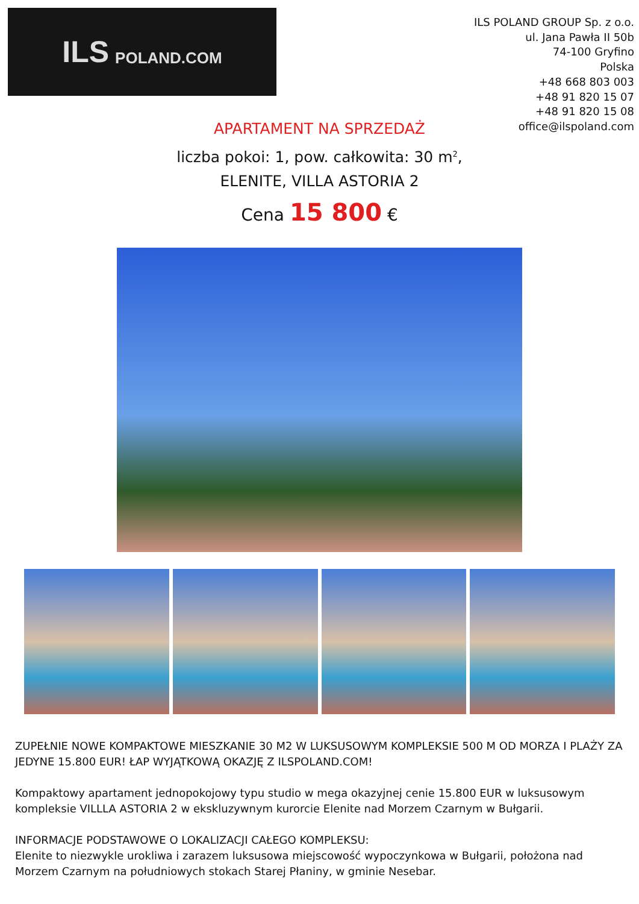ILS POLAND.COM
ILS POLAND GROUP Sp. z o.o.
ul. Jana Pawła II 50b
74-100 Gryfino
Polska
+48 668 803 003
+48 91 820 15 07
+48 91 820 15 08
office@ilspoland.com
APARTAMENT NA SPRZEDAŻ
liczba pokoi: 1, pow. całkowita: 30 m<sup>2</sup>,
ELENITE, VILLA ASTORIA 2
Cena 15 800 €
ZUPEŁNIE NOWE KOMPAKTOWE MIESZKANIE 30 M2 W LUKSUSOWYM KOMPLEKSIE 500 M OD MORZA I PLAŻY ZA JEDYNE 15.800 EUR! ŁAP WYJĄTKOWĄ OKAZJĘ Z ILSPOLAND.COM!
Kompaktowy apartament jednopokojowy typu studio w mega okazyjnej cenie 15.800 EUR w luksusowym kompleksie VILLLA ASTORIA 2 w ekskluzywnym kurorcie Elenite nad Morzem Czarnym w Bułgarii.
INFORMACJE PODSTAWOWE O LOKALIZACJI CAŁEGO KOMPLEKSU:
Elenite to niezwykle urokliwa i zarazem luksusowa miejscowość wypoczynkowa w Bułgarii, położona nad Morzem Czarnym na południowych stokach Starej Płaniny, w gminie Nesebar.